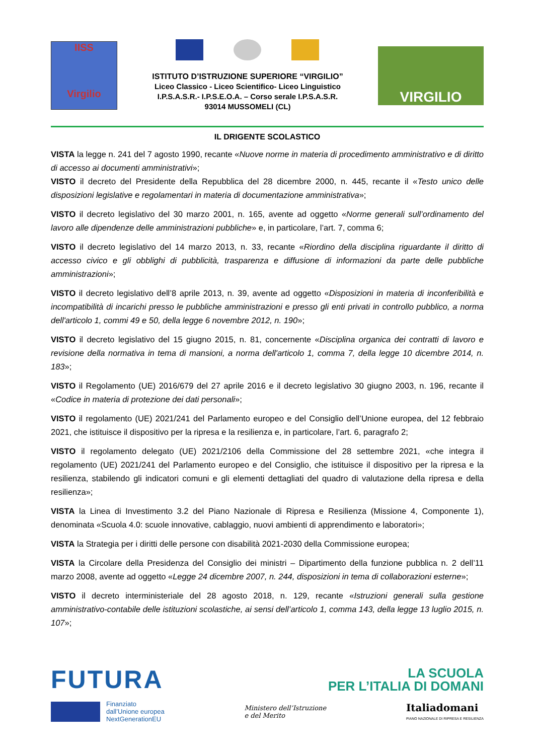IISS
Virgilio
ISTITUTO D’ISTRUZIONE SUPERIORE “VIRGILIO”
Liceo Classico - Liceo Scientifico- Liceo Linguistico
I.P.S.A.S.R.- I.P.S.E.O.A. – Corso serale I.P.S.A.S.R.
93014 MUSSOMELI (CL)
VIRGILIO
IL DRIGENTE SCOLASTICO
VISTA la legge n. 241 del 7 agosto 1990, recante «Nuove norme in materia di procedimento amministrativo e di diritto di accesso ai documenti amministrativi»;
VISTO il decreto del Presidente della Repubblica del 28 dicembre 2000, n. 445, recante il «Testo unico delle disposizioni legislative e regolamentari in materia di documentazione amministrativa»;
VISTO il decreto legislativo del 30 marzo 2001, n. 165, avente ad oggetto «Norme generali sull’ordinamento del lavoro alle dipendenze delle amministrazioni pubbliche» e, in particolare, l’art. 7, comma 6;
VISTO il decreto legislativo del 14 marzo 2013, n. 33, recante «Riordino della disciplina riguardante il diritto di accesso civico e gli obblighi di pubblicità, trasparenza e diffusione di informazioni da parte delle pubbliche amministrazioni»;
VISTO il decreto legislativo dell’8 aprile 2013, n. 39, avente ad oggetto «Disposizioni in materia di inconferibilità e incompatibilità di incarichi presso le pubbliche amministrazioni e presso gli enti privati in controllo pubblico, a norma dell'articolo 1, commi 49 e 50, della legge 6 novembre 2012, n. 190»;
VISTO il decreto legislativo del 15 giugno 2015, n. 81, concernente «Disciplina organica dei contratti di lavoro e revisione della normativa in tema di mansioni, a norma dell'articolo 1, comma 7, della legge 10 dicembre 2014, n. 183»;
VISTO il Regolamento (UE) 2016/679 del 27 aprile 2016 e il decreto legislativo 30 giugno 2003, n. 196, recante il «Codice in materia di protezione dei dati personali»;
VISTO il regolamento (UE) 2021/241 del Parlamento europeo e del Consiglio dell’Unione europea, del 12 febbraio 2021, che istituisce il dispositivo per la ripresa e la resilienza e, in particolare, l’art. 6, paragrafo 2;
VISTO il regolamento delegato (UE) 2021/2106 della Commissione del 28 settembre 2021, «che integra il regolamento (UE) 2021/241 del Parlamento europeo e del Consiglio, che istituisce il dispositivo per la ripresa e la resilienza, stabilendo gli indicatori comuni e gli elementi dettagliati del quadro di valutazione della ripresa e della resilienza»;
VISTA la Linea di Investimento 3.2 del Piano Nazionale di Ripresa e Resilienza (Missione 4, Componente 1), denominata «Scuola 4.0: scuole innovative, cablaggio, nuovi ambienti di apprendimento e laboratori»;
VISTA la Strategia per i diritti delle persone con disabilità 2021-2030 della Commissione europea;
VISTA la Circolare della Presidenza del Consiglio dei ministri – Dipartimento della funzione pubblica n. 2 dell’11 marzo 2008, avente ad oggetto «Legge 24 dicembre 2007, n. 244, disposizioni in tema di collaborazioni esterne»;
VISTO il decreto interministeriale del 28 agosto 2018, n. 129, recante «Istruzioni generali sulla gestione amministrativo-contabile delle istituzioni scolastiche, ai sensi dell’articolo 1, comma 143, della legge 13 luglio 2015, n. 107»;
FUTURA
LA SCUOLA
PER L’ITALIA DI DOMANI
Finanziato
dall’Unione europea
NextGenerationEU
Ministero dell’Istruzione
e del Merito
Italiadomani
PIANO NAZIONALE DI RIPRESA E RESILIENZA